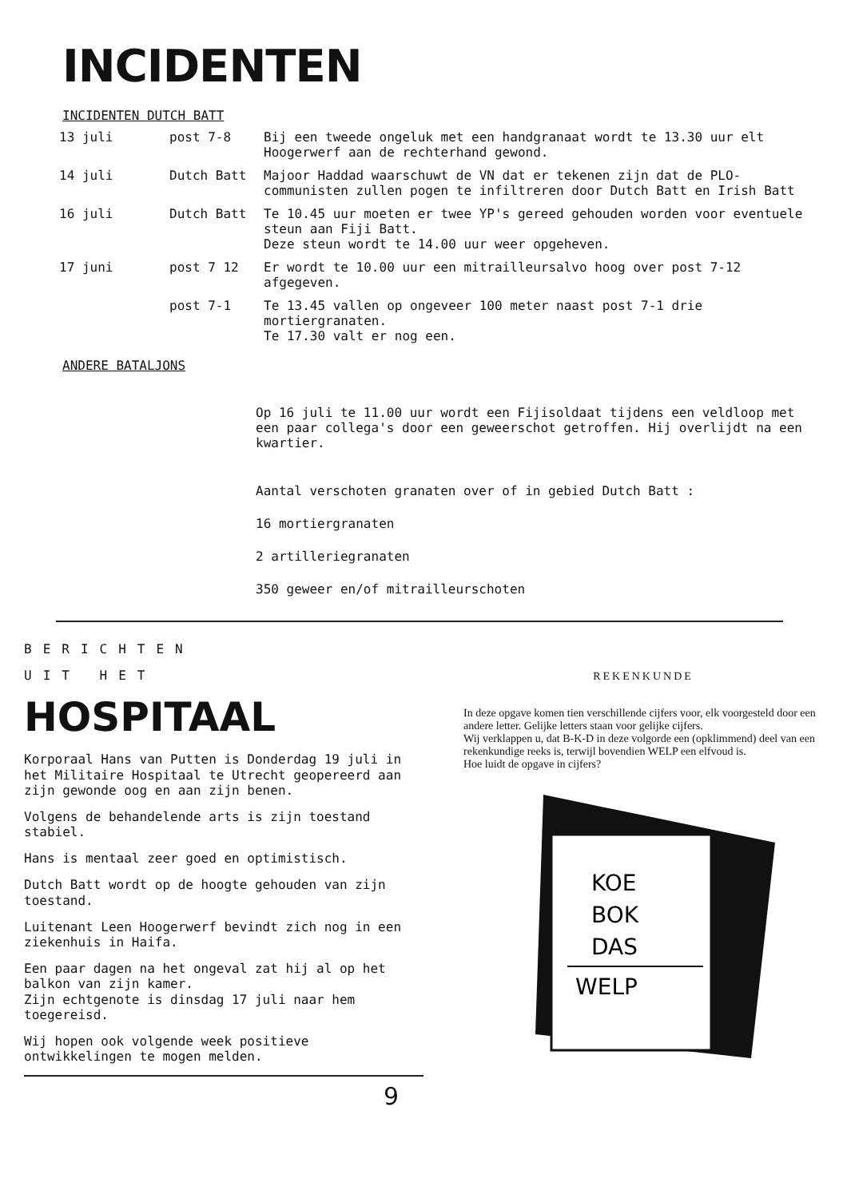INCIDENTEN
INCIDENTEN DUTCH BATT
| 13 juli | post 7-8 | Bij een tweede ongeluk met een handgranaat wordt te 13.30 uur elt Hoogerwerf aan de rechterhand gewond. |
| 14 juli | Dutch Batt | Majoor Haddad waarschuwt de VN dat er tekenen zijn dat de PLO-communisten zullen pogen te infiltreren door Dutch Batt en Irish Batt |
| 16 juli | Dutch Batt | Te 10.45 uur moeten er twee YP's gereed gehouden worden voor eventuele steun aan Fiji Batt. Deze steun wordt te 14.00 uur weer opgeheven. |
| 17 juni | post 7 12 | Er wordt te 10.00 uur een mitrailleursalvo hoog over post 7-12 afgegeven. |
| | post 7-1 | Te 13.45 vallen op ongeveer 100 meter naast post 7-1 drie mortiergranaten. Te 17.30 valt er nog een. |
ANDERE BATALJONS
Op 16 juli te 11.00 uur wordt een Fijisoldaat tijdens een veldloop met een paar collega's door een geweerschot getroffen. Hij overlijdt na een kwartier.
Aantal verschoten granaten over of in gebied Dutch Batt :
16 mortiergranaten
2 artilleriegranaten
350 geweer en/of mitrailleurschoten
BERICHTEN
UIT HET
HOSPITAAL
Korporaal Hans van Putten is Donderdag 19 juli in het Militaire Hospitaal te Utrecht geopereerd aan zijn gewonde oog en aan zijn benen.
Volgens de behandelende arts is zijn toestand stabiel.
Hans is mentaal zeer goed en optimistisch.
Dutch Batt wordt op de hoogte gehouden van zijn toestand.
Luitenant Leen Hoogerwerf bevindt zich nog in een ziekenhuis in Haifa.
Een paar dagen na het ongeval zat hij al op het balkon van zijn kamer.
Zijn echtgenote is dinsdag 17 juli naar hem toegereisd.
Wij hopen ook volgende week positieve ontwikkelingen te mogen melden.
REKENKUNDE
In deze opgave komen tien verschillende cijfers voor, elk voorgesteld door een andere letter. Gelijke letters staan voor gelijke cijfers.
Wij verklappen u, dat B-K-D in deze volgorde een (opklimmend) deel van een rekenkundige reeks is, terwijl bovendien WELP een elfvoud is.
Hoe luidt de opgave in cijfers?
KOE
BOK
DAS
WELP
9